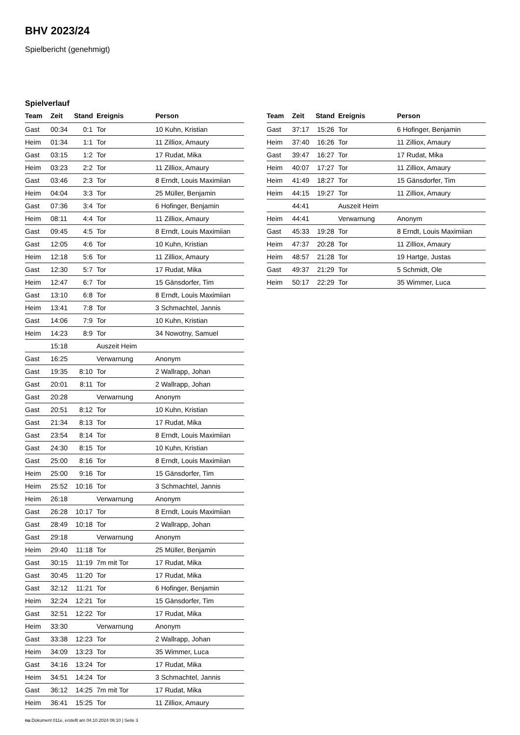BHV 2023/24
Spielbericht (genehmigt)
Spielverlauf
| Team | Zeit | Stand | Ereignis | Person |
| --- | --- | --- | --- | --- |
| Gast | 00:34 | 0:1 | Tor | 10 Kuhn, Kristian |
| Heim | 01:34 | 1:1 | Tor | 11 Zilliox, Amaury |
| Gast | 03:15 | 1:2 | Tor | 17 Rudat, Mika |
| Heim | 03:23 | 2:2 | Tor | 11 Zilliox, Amaury |
| Gast | 03:46 | 2:3 | Tor | 8 Erndt, Louis Maximiian |
| Heim | 04:04 | 3:3 | Tor | 25 Müller, Benjamin |
| Gast | 07:36 | 3:4 | Tor | 6 Hofinger, Benjamin |
| Heim | 08:11 | 4:4 | Tor | 11 Zilliox, Amaury |
| Gast | 09:45 | 4:5 | Tor | 8 Erndt, Louis Maximiian |
| Gast | 12:05 | 4:6 | Tor | 10 Kuhn, Kristian |
| Heim | 12:18 | 5:6 | Tor | 11 Zilliox, Amaury |
| Gast | 12:30 | 5:7 | Tor | 17 Rudat, Mika |
| Heim | 12:47 | 6:7 | Tor | 15 Gänsdorfer, Tim |
| Gast | 13:10 | 6:8 | Tor | 8 Erndt, Louis Maximiian |
| Heim | 13:41 | 7:8 | Tor | 3 Schmachtel, Jannis |
| Gast | 14:06 | 7:9 | Tor | 10 Kuhn, Kristian |
| Heim | 14:23 | 8:9 | Tor | 34 Nowotny, Samuel |
| | 15:18 | | Auszeit Heim | |
| Gast | 16:25 | | Verwarnung | Anonym |
| Gast | 19:35 | 8:10 | Tor | 2 Wallrapp, Johan |
| Gast | 20:01 | 8:11 | Tor | 2 Wallrapp, Johan |
| Gast | 20:28 | | Verwarnung | Anonym |
| Gast | 20:51 | 8:12 | Tor | 10 Kuhn, Kristian |
| Gast | 21:34 | 8:13 | Tor | 17 Rudat, Mika |
| Gast | 23:54 | 8:14 | Tor | 8 Erndt, Louis Maximiian |
| Gast | 24:30 | 8:15 | Tor | 10 Kuhn, Kristian |
| Gast | 25:00 | 8:16 | Tor | 8 Erndt, Louis Maximiian |
| Heim | 25:00 | 9:16 | Tor | 15 Gänsdorfer, Tim |
| Heim | 25:52 | 10:16 | Tor | 3 Schmachtel, Jannis |
| Heim | 26:18 | | Verwarnung | Anonym |
| Gast | 26:28 | 10:17 | Tor | 8 Erndt, Louis Maximiian |
| Gast | 28:49 | 10:18 | Tor | 2 Wallrapp, Johan |
| Gast | 29:18 | | Verwarnung | Anonym |
| Heim | 29:40 | 11:18 | Tor | 25 Müller, Benjamin |
| Gast | 30:15 | 11:19 | 7m mit Tor | 17 Rudat, Mika |
| Gast | 30:45 | 11:20 | Tor | 17 Rudat, Mika |
| Gast | 32:12 | 11:21 | Tor | 6 Hofinger, Benjamin |
| Heim | 32:24 | 12:21 | Tor | 15 Gänsdorfer, Tim |
| Gast | 32:51 | 12:22 | Tor | 17 Rudat, Mika |
| Heim | 33:30 | | Verwarnung | Anonym |
| Gast | 33:38 | 12:23 | Tor | 2 Wallrapp, Johan |
| Heim | 34:09 | 13:23 | Tor | 35 Wimmer, Luca |
| Gast | 34:16 | 13:24 | Tor | 17 Rudat, Mika |
| Heim | 34:51 | 14:24 | Tor | 3 Schmachtel, Jannis |
| Gast | 36:12 | 14:25 | 7m mit Tor | 17 Rudat, Mika |
| Heim | 36:41 | 15:25 | Tor | 11 Zilliox, Amaury |
| Team | Zeit | Stand | Ereignis | Person |
| --- | --- | --- | --- | --- |
| Gast | 37:17 | 15:26 | Tor | 6 Hofinger, Benjamin |
| Heim | 37:40 | 16:26 | Tor | 11 Zilliox, Amaury |
| Gast | 39:47 | 16:27 | Tor | 17 Rudat, Mika |
| Heim | 40:07 | 17:27 | Tor | 11 Zilliox, Amaury |
| Heim | 41:49 | 18:27 | Tor | 15 Gänsdorfer, Tim |
| Heim | 44:15 | 19:27 | Tor | 11 Zilliox, Amaury |
| | 44:41 | | Auszeit Heim | |
| Heim | 44:41 | | Verwarnung | Anonym |
| Gast | 45:33 | 19:28 | Tor | 8 Erndt, Louis Maximiian |
| Heim | 47:37 | 20:28 | Tor | 11 Zilliox, Amaury |
| Heim | 48:57 | 21:28 | Tor | 19 Hartge, Justas |
| Gast | 49:37 | 21:29 | Tor | 5 Schmidt, Ole |
| Heim | 50:17 | 22:29 | Tor | 35 Wimmer, Luca |
nu.Dokument 011e, erstellt am 04.10.2024 06:10 | Seite 3